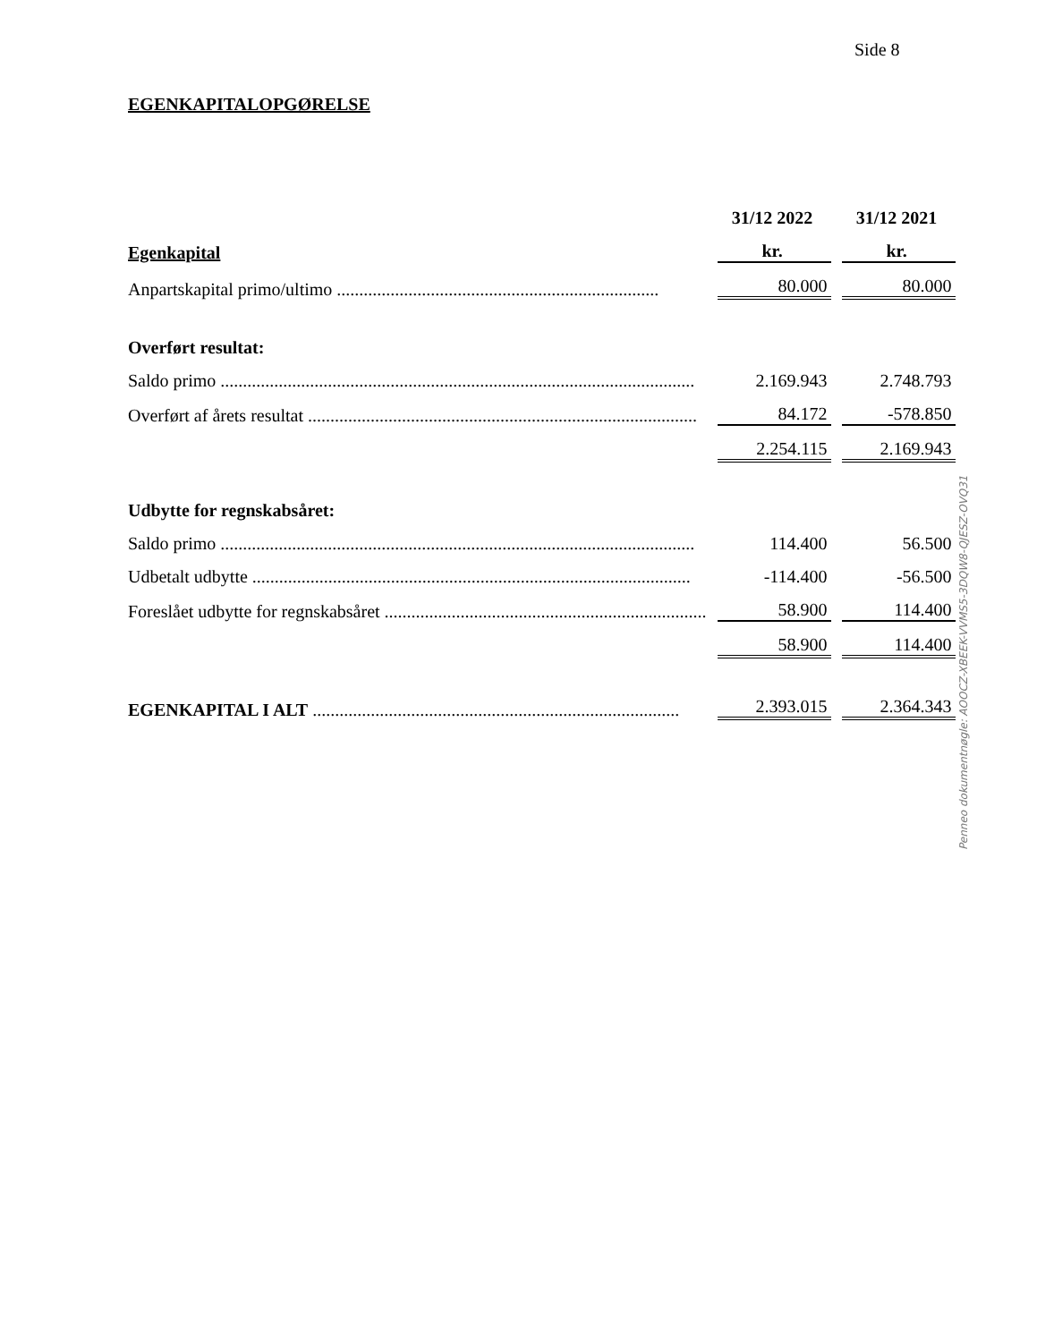Side 8
EGENKAPITALOPGØRELSE
| | 31/12 2022 | 31/12 2021 |
| --- | --- | --- |
| Egenkapital | kr. | kr. |
| Anpartskapital primo/ultimo ........................................................................ | 80.000 | 80.000 |
| Overført resultat: | | |
| Saldo primo .......................................................................................................... | 2.169.943 | 2.748.793 |
| Overført af årets resultat ....................................................................................... | 84.172 | -578.850 |
| | 2.254.115 | 2.169.943 |
| Udbytte for regnskabsåret: | | |
| Saldo primo .......................................................................................................... | 114.400 | 56.500 |
| Udbetalt udbytte .................................................................................................. | -114.400 | -56.500 |
| Foreslået udbytte for regnskabsåret ........................................................................ | 58.900 | 114.400 |
| | 58.900 | 114.400 |
| EGENKAPITAL I ALT .................................................................................. | 2.393.015 | 2.364.343 |
Penneo dokumentnøgle: AOOCZ-XBEEK-VVMS5-3DQW8-QJESZ-OVQ31